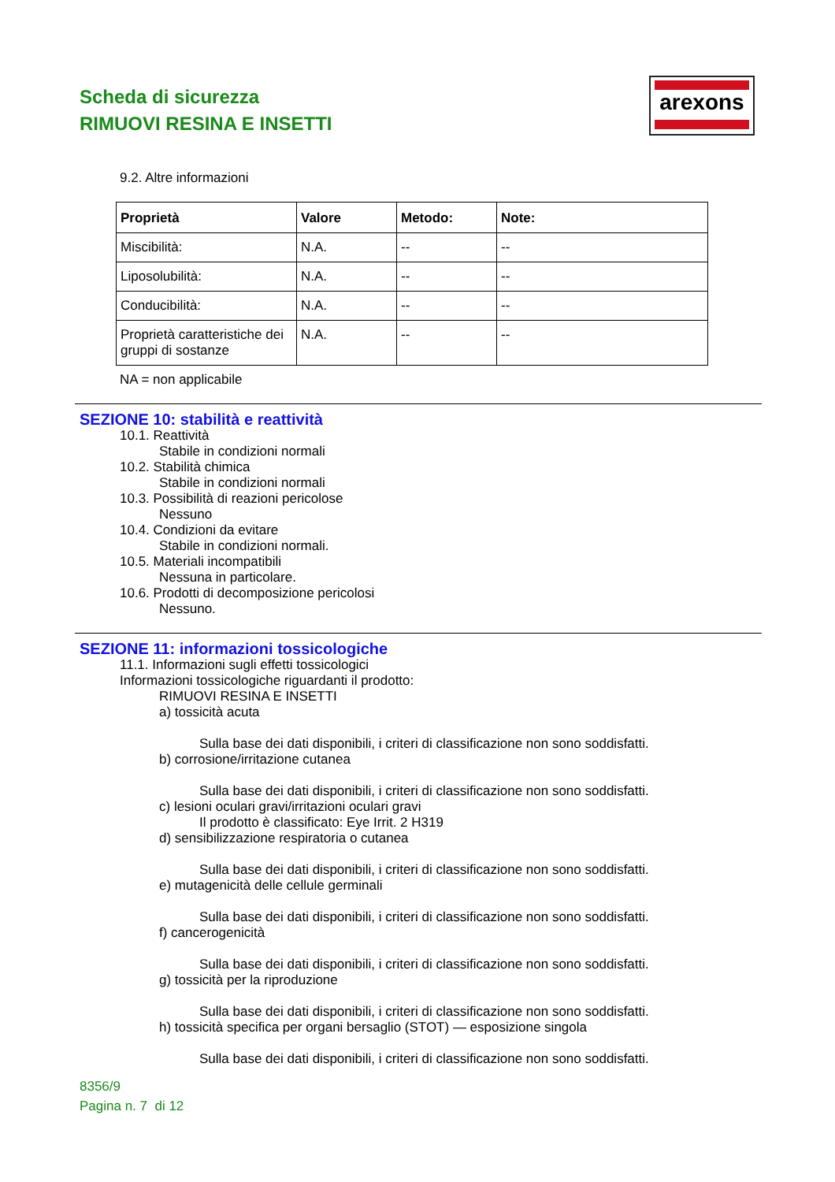Scheda di sicurezza
RIMUOVI RESINA E INSETTI
arexons
9.2. Altre informazioni
| Proprietà | Valore | Metodo: | Note: |
| --- | --- | --- | --- |
| Miscibilità: | N.A. | -- | -- |
| Liposolubilità: | N.A. | -- | -- |
| Conducibilità: | N.A. | -- | -- |
| Proprietà caratteristiche dei gruppi di sostanze | N.A. | -- | -- |
NA = non applicabile
SEZIONE 10: stabilità e reattività
10.1. Reattività
Stabile in condizioni normali
10.2. Stabilità chimica
Stabile in condizioni normali
10.3. Possibilità di reazioni pericolose
Nessuno
10.4. Condizioni da evitare
Stabile in condizioni normali.
10.5. Materiali incompatibili
Nessuna in particolare.
10.6. Prodotti di decomposizione pericolosi
Nessuno.
SEZIONE 11: informazioni tossicologiche
11.1. Informazioni sugli effetti tossicologici
Informazioni tossicologiche riguardanti il prodotto:
RIMUOVI RESINA E INSETTI
a) tossicità acuta
Sulla base dei dati disponibili, i criteri di classificazione non sono soddisfatti.
b) corrosione/irritazione cutanea
Sulla base dei dati disponibili, i criteri di classificazione non sono soddisfatti.
c) lesioni oculari gravi/irritazioni oculari gravi
Il prodotto è classificato: Eye Irrit. 2 H319
d) sensibilizzazione respiratoria o cutanea
Sulla base dei dati disponibili, i criteri di classificazione non sono soddisfatti.
e) mutagenicità delle cellule germinali
Sulla base dei dati disponibili, i criteri di classificazione non sono soddisfatti.
f) cancerogenicità
Sulla base dei dati disponibili, i criteri di classificazione non sono soddisfatti.
g) tossicità per la riproduzione
Sulla base dei dati disponibili, i criteri di classificazione non sono soddisfatti.
h) tossicità specifica per organi bersaglio (STOT) — esposizione singola
Sulla base dei dati disponibili, i criteri di classificazione non sono soddisfatti.
8356/9
Pagina n. 7 di 12